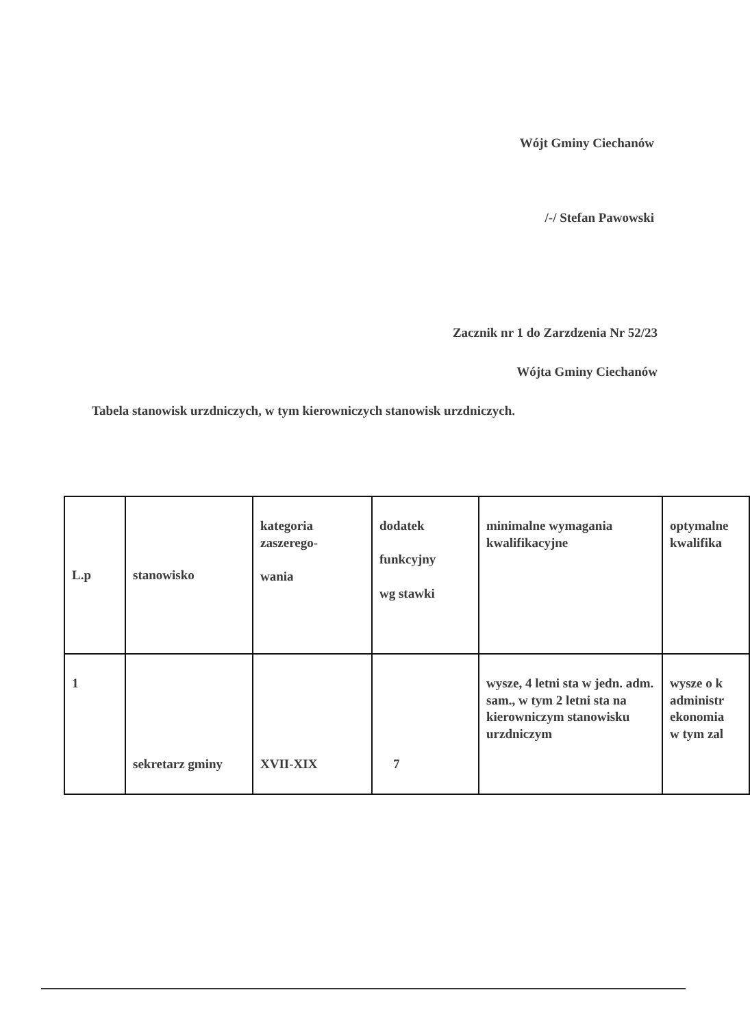Wójt Gminy Ciechanów
/-/ Stefan Pawowski
Zacznik nr 1 do Zarzdzenia Nr 52/23
Wójta Gminy Ciechanów
Tabela stanowisk urzdniczych, w tym kierowniczych stanowisk urzdniczych.
| L.p | stanowisko | kategoria zaszerego- wania | dodatek funkcyjny wg stawki | minimalne wymagania kwalifikacyjne | optymalne kwalifika |
| 1 | sekretarz gminy | XVII-XIX | 7 | wysze, 4 letni sta w jedn. adm. sam., w tym 2 letni sta na kierowniczym stanowisku urzdniczym | wysze o k administr ekonomia w tym zal |